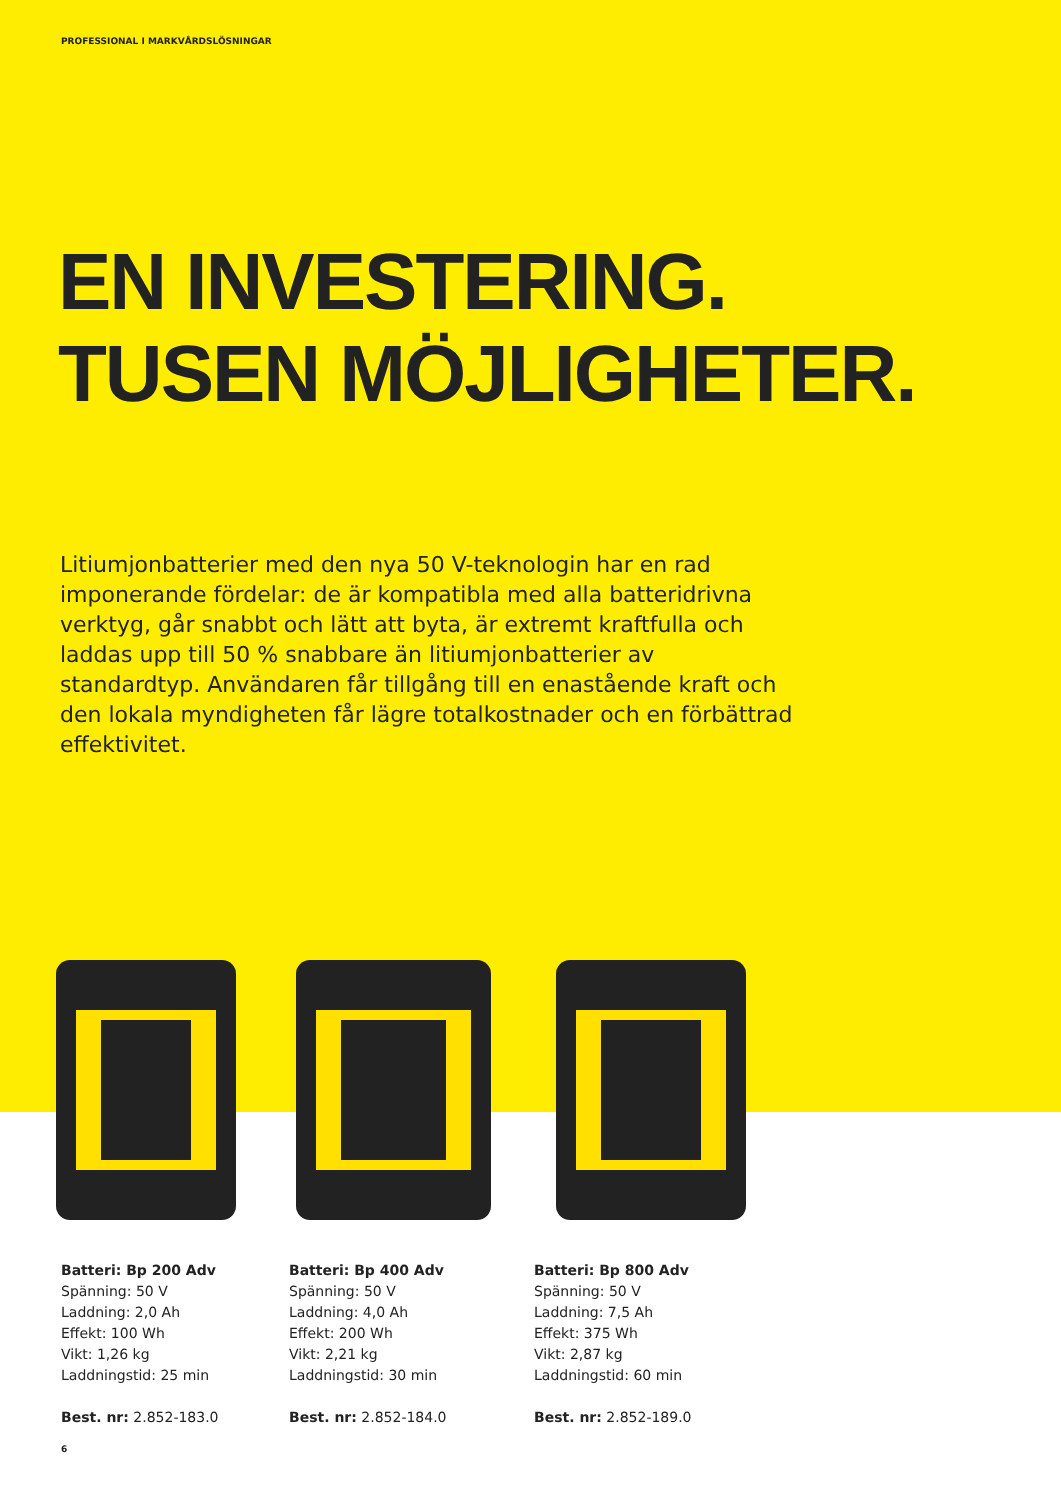PROFESSIONAL I MARKVÅRDSLÖSNINGAR
EN INVESTERING.
TUSEN MÖJLIGHETER.
Litiumjonbatterier med den nya 50 V-teknologin har en rad imponerande fördelar: de är kompatibla med alla batteridrivna verktyg, går snabbt och lätt att byta, är extremt kraftfulla och laddas upp till 50 % snabbare än litiumjonbatterier av standardtyp. Användaren får tillgång till en enastående kraft och den lokala myndigheten får lägre totalkostnader och en förbättrad effektivitet.
Batteri: Bp 200 Adv
Spänning: 50 V
Laddning: 2,0 Ah
Effekt: 100 Wh
Vikt: 1,26 kg
Laddningstid: 25 min
Best. nr: 2.852-183.0
Batteri: Bp 400 Adv
Spänning: 50 V
Laddning: 4,0 Ah
Effekt: 200 Wh
Vikt: 2,21 kg
Laddningstid: 30 min
Best. nr: 2.852-184.0
Batteri: Bp 800 Adv
Spänning: 50 V
Laddning: 7,5 Ah
Effekt: 375 Wh
Vikt: 2,87 kg
Laddningstid: 60 min
Best. nr: 2.852-189.0
6